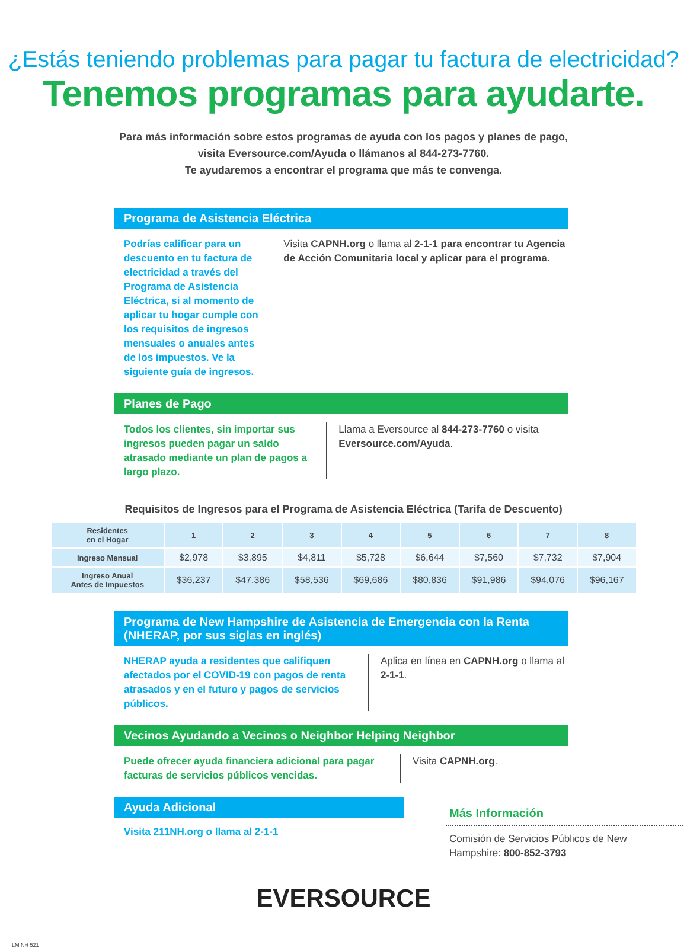¿Estás teniendo problemas para pagar tu factura de electricidad?
Tenemos programas para ayudarte.
Para más información sobre estos programas de ayuda con los pagos y planes de pago,
visita Eversource.com/Ayuda o llámanos al 844-273-7760.
Te ayudaremos a encontrar el programa que más te convenga.
Programa de Asistencia Eléctrica
Podrías calificar para un descuento en tu factura de electricidad a través del Programa de Asistencia Eléctrica, si al momento de aplicar tu hogar cumple con los requisitos de ingresos mensuales o anuales antes de los impuestos. Ve la siguiente guía de ingresos.
Visita CAPNH.org o llama al 2-1-1 para encontrar tu Agencia de Acción Comunitaria local y aplicar para el programa.
Planes de Pago
Todos los clientes, sin importar sus ingresos pueden pagar un saldo atrasado mediante un plan de pagos a largo plazo.
Llama a Eversource al 844-273-7760 o visita Eversource.com/Ayuda.
Requisitos de Ingresos para el Programa de Asistencia Eléctrica (Tarifa de Descuento)
| Residentes en el Hogar | 1 | 2 | 3 | 4 | 5 | 6 | 7 | 8 |
| --- | --- | --- | --- | --- | --- | --- | --- | --- |
| Ingreso Mensual | $2,978 | $3,895 | $4,811 | $5,728 | $6,644 | $7,560 | $7,732 | $7,904 |
| Ingreso Anual Antes de Impuestos | $36,237 | $47,386 | $58,536 | $69,686 | $80,836 | $91,986 | $94,076 | $96,167 |
Programa de New Hampshire de Asistencia de Emergencia con la Renta (NHERAP, por sus siglas en inglés)
NHERAP ayuda a residentes que califiquen afectados por el COVID-19 con pagos de renta atrasados y en el futuro y pagos de servicios públicos.
Aplica en línea en CAPNH.org o llama al 2-1-1.
Vecinos Ayudando a Vecinos o Neighbor Helping Neighbor
Puede ofrecer ayuda financiera adicional para pagar facturas de servicios públicos vencidas.
Visita CAPNH.org.
Ayuda Adicional
Visita 211NH.org o llama al 2-1-1
Más Información
Comisión de Servicios Públicos de New Hampshire: 800-852-3793
EVERSOURCE
LM NH 521